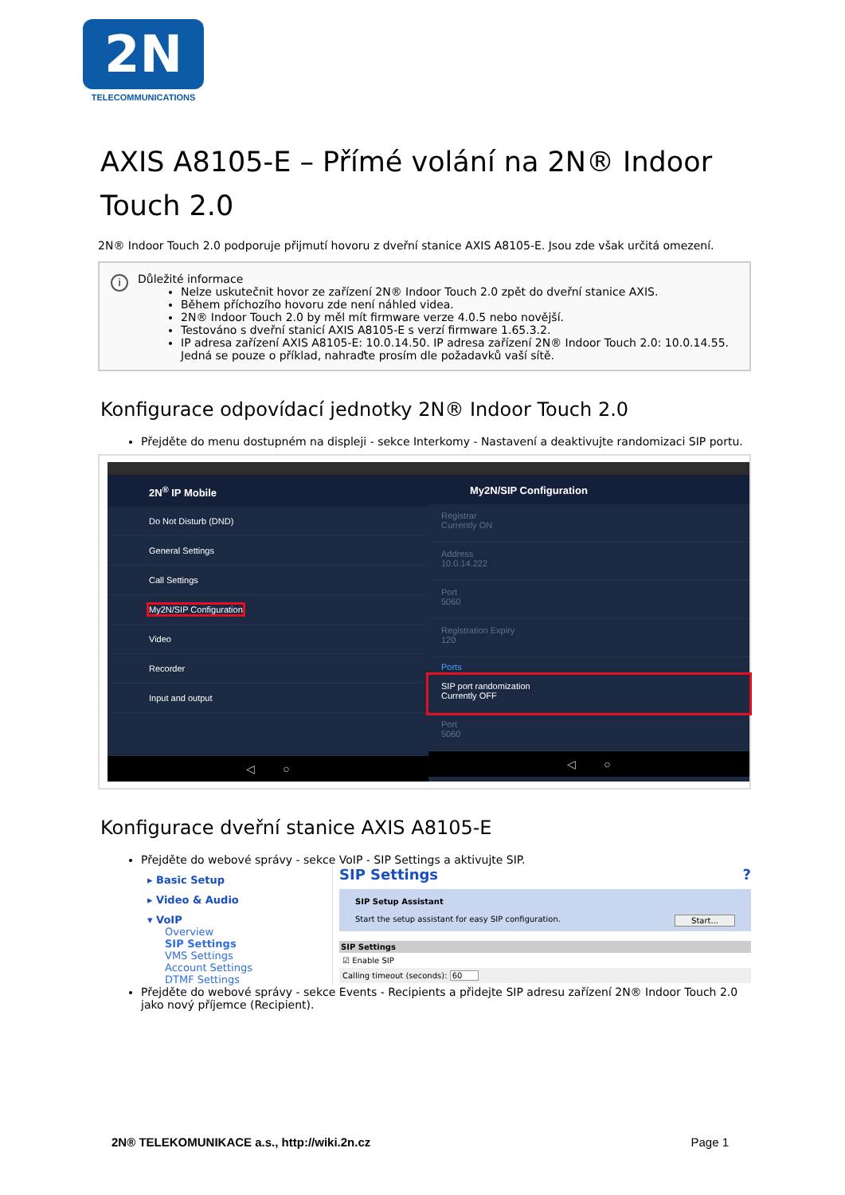2N
TELECOMMUNICATIONS
AXIS A8105-E – Přímé volání na 2N® Indoor Touch 2.0
2N® Indoor Touch 2.0 podporuje přijmutí hovoru z dveřní stanice AXIS A8105-E. Jsou zde však určitá omezení.
i Důležité informace
Nelze uskutečnit hovor ze zařízení 2N® Indoor Touch 2.0 zpět do dveřní stanice AXIS.
Během příchozího hovoru zde není náhled videa.
2N® Indoor Touch 2.0 by měl mít firmware verze 4.0.5 nebo novější.
Testováno s dveřní stanicí AXIS A8105-E s verzí firmware 1.65.3.2.
IP adresa zařízení AXIS A8105-E: 10.0.14.50. IP adresa zařízení 2N® Indoor Touch 2.0: 10.0.14.55. Jedná se pouze o příklad, nahraďte prosím dle požadavků vaší sítě.
Konfigurace odpovídací jednotky 2N® Indoor Touch 2.0
Přejděte do menu dostupném na displeji - sekce Interkomy - Nastavení a deaktivujte randomizaci SIP portu.
2N<sup>®</sup> IP Mobile
Do Not Disturb (DND)
General Settings
Call Settings
My2N/SIP Configuration
Video
Recorder
Input and output
◁ ○
My2N/SIP Configuration
Registrar
Currently ON
Address
10.0.14.222
Port
5060
Registration Expiry
120
Ports
SIP port randomization
Currently OFF
Port
5060
◁ ○
Konfigurace dveřní stanice AXIS A8105-E
Přejděte do webové správy - sekce VoIP - SIP Settings a aktivujte SIP.
▸ Basic Setup
▸ Video & Audio
▾ VoIP
Overview
SIP Settings
VMS Settings
Account Settings
DTMF Settings
SIP Settings ?
SIP Setup Assistant
Start the setup assistant for easy SIP configuration. Start...
SIP Settings
☑ Enable SIP
Calling timeout (seconds): 60
Přejděte do webové správy - sekce Events - Recipients a přidejte SIP adresu zařízení 2N® Indoor Touch 2.0 jako nový příjemce (Recipient).
2N® TELEKOMUNIKACE a.s., http://wiki.2n.cz Page 1